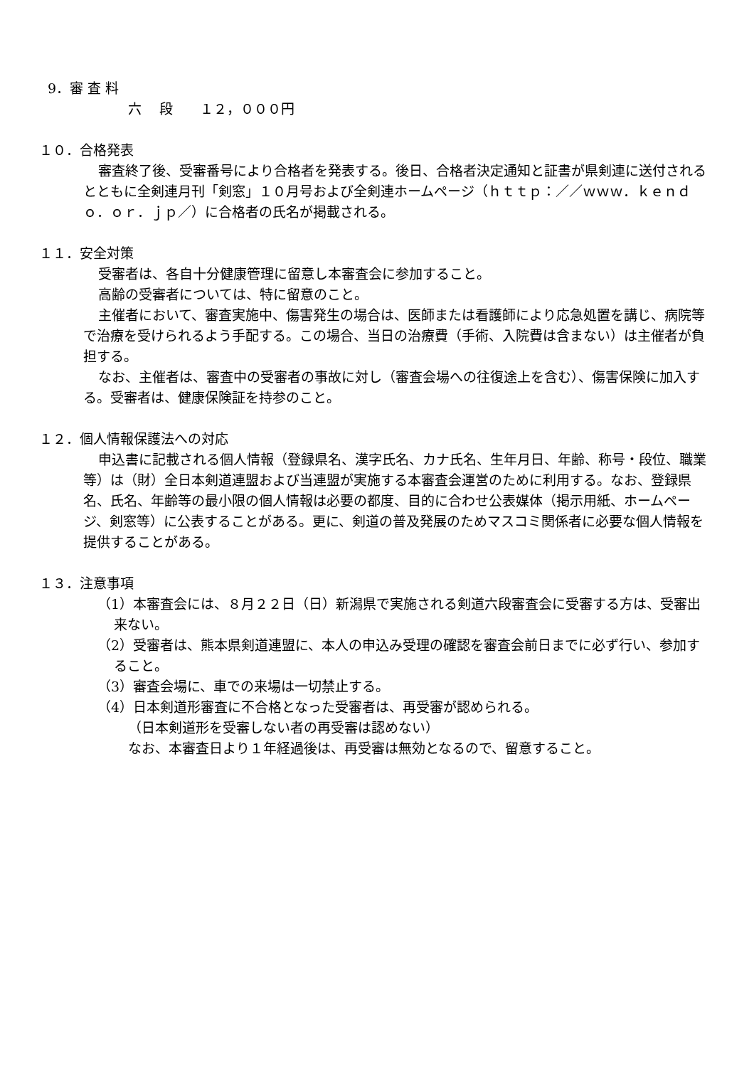9．審 査 料
六　 段　　１２，０００円
１０．合格発表
審査終了後、受審番号により合格者を発表する。後日、合格者決定通知と証書が県剣連に送付されるとともに全剣連月刊「剣窓」１０月号および全剣連ホームページ（ｈｔｔｐ：／／ｗｗｗ．ｋｅｎｄｏ．ｏｒ．ｊｐ／）に合格者の氏名が掲載される。
１１．安全対策
受審者は、各自十分健康管理に留意し本審査会に参加すること。
高齢の受審者については、特に留意のこと。
主催者において、審査実施中、傷害発生の場合は、医師または看護師により応急処置を講じ、病院等で治療を受けられるよう手配する。この場合、当日の治療費（手術、入院費は含まない）は主催者が負担する。
なお、主催者は、審査中の受審者の事故に対し（審査会場への往復途上を含む）、傷害保険に加入する。受審者は、健康保険証を持参のこと。
１２．個人情報保護法への対応
申込書に記載される個人情報（登録県名、漢字氏名、カナ氏名、生年月日、年齢、称号・段位、職業等）は（財）全日本剣道連盟および当連盟が実施する本審査会運営のために利用する。なお、登録県名、氏名、年齢等の最小限の個人情報は必要の都度、目的に合わせ公表媒体（掲示用紙、ホームページ、剣窓等）に公表することがある。更に、剣道の普及発展のためマスコミ関係者に必要な個人情報を提供することがある。
１３．注意事項
（1）本審査会には、８月２２日（日）新潟県で実施される剣道六段審査会に受審する方は、受審出来ない。
（2）受審者は、熊本県剣道連盟に、本人の申込み受理の確認を審査会前日までに必ず行い、参加すること。
（3）審査会場に、車での来場は一切禁止する。
（4）日本剣道形審査に不合格となった受審者は、再受審が認められる。
（日本剣道形を受審しない者の再受審は認めない）
なお、本審査日より１年経過後は、再受審は無効となるので、留意すること。